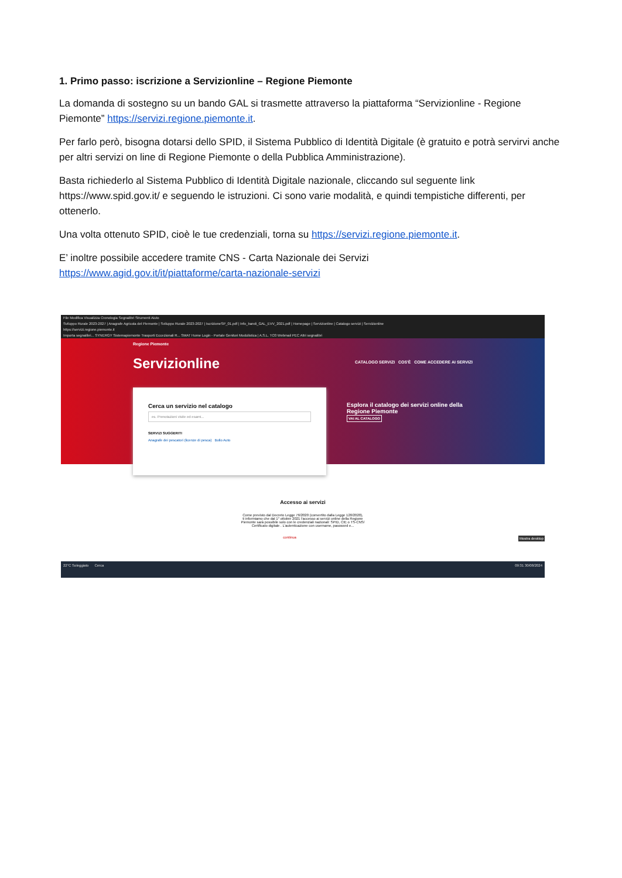1. Primo passo: iscrizione a Servizionline – Regione Piemonte
La domanda di sostegno su un bando GAL si trasmette attraverso la piattaforma “Servizionline - Regione Piemonte” https://servizi.regione.piemonte.it.
Per farlo però, bisogna dotarsi dello SPID, il Sistema Pubblico di Identità Digitale (è gratuito e potrà servirvi anche per altri servizi on line di Regione Piemonte o della Pubblica Amministrazione).
Basta richiederlo al Sistema Pubblico di Identità Digitale nazionale, cliccando sul seguente link https://www.spid.gov.it/ e seguendo le istruzioni. Ci sono varie modalità, e quindi tempistiche differenti, per ottenerlo.
Una volta ottenuto SPID, cioè le tue credenziali, torna su https://servizi.regione.piemonte.it.
E’ inoltre possibile accedere tramite CNS - Carta Nazionale dei Servizi
https://www.agid.gov.it/it/piattaforme/carta-nazionale-servizi
File Modifica Visualizza Cronologia Segnalibri Strumenti Aiuto
Sviluppo Rurale 2023-2027 | Anagrafe Agricola del Piemonte | Sviluppo Rurale 2023-2027 | IscrizioneSP_01.pdf | Info_bandi_GAL_EVV_2021.pdf | Homepage | Servizionline | Catalogo servizi | Servizionline
https://servizi.regione.piemonte.it
Importa segnalibri... SYNERGY Sistemapiemonte Trasporti Eccezionali R... SMAT Home Login - Portale Genitori Modulistica | A.S.L. TO3 Webmail PEC Altri segnalibri
Regione Piemonte
Servizionline CATALOGO SERVIZI COS'È COME ACCEDERE AI SERVIZI
Esplora il catalogo dei servizi online della
Regione Piemonte
VAI AL CATALOGO
Cerca un servizio nel catalogo
es. Prenotazioni visite ed esami...
SERVIZI SUGGERITI
Anagrafe dei pescatori (licenze di pesca) Bollo Auto
Accesso ai servizi
Come previsto dal Decreto Legge 76/2020 (convertito dalla Legge 120/2020),
ti informiamo che dal 1° ottobre 2021 l'accesso ai servizi online della Regione
Piemonte sarà possibile solo con le credenziali nazionali: SPID, CIE o TS-CNS/
Certificato digitale . L'autenticazione con username, password e...
continua Mostra desktop
22°C Soleggiato Cerca 09:31 30/08/2024